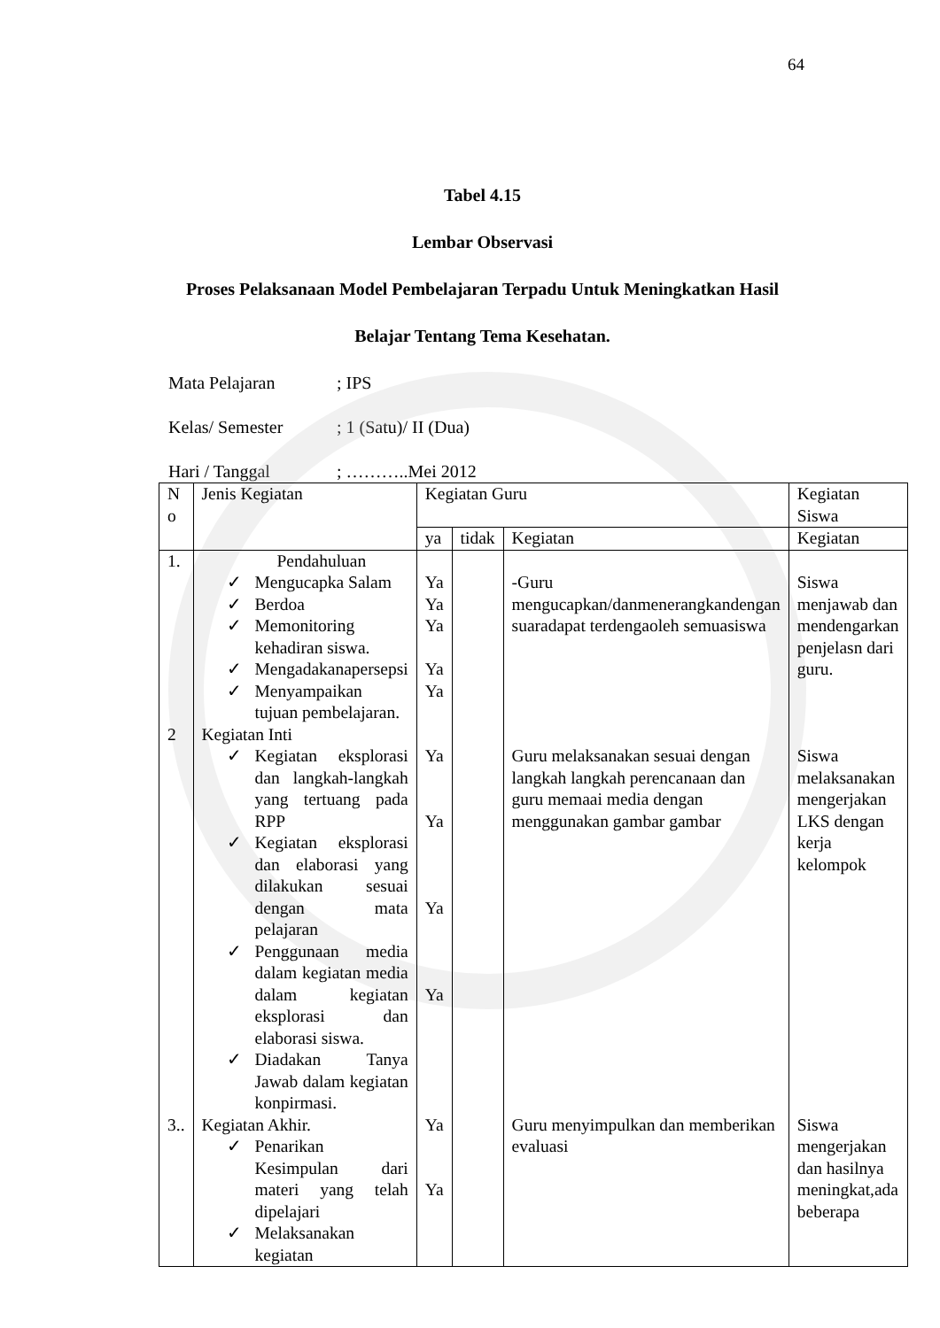64
Tabel 4.15
Lembar Observasi
Proses Pelaksanaan Model Pembelajaran Terpadu Untuk Meningkatkan Hasil
Belajar Tentang Tema Kesehatan.
Mata Pelajaran; IPS
Kelas/ Semester; 1 (Satu)/ II (Dua)
Hari / Tanggal; ………..Mei 2012
| N o | Jenis Kegiatan | Kegiatan Guru | | | Kegiatan Siswa |
| --- | --- | --- | --- | --- | --- |
| | | ya | tidak | Kegiatan | Kegiatan |
| 1. | Pendahuluan ✓ Mengucapka Salam ✓ Berdoa ✓ Memonitoring kehadiran siswa. ✓ Mengadakanapersepsi ✓ Menyampaikan tujuan pembelajaran. | Ya Ya Ya Ya Ya | | -Guru mengucapkan/danmenerangkandengan suaradapat terdengaoleh semuasiswa | Siswa menjawab dan mendengarkan penjelasn dari guru. |
| 2 | Kegiatan Inti ✓ Kegiatan eksplorasi dan langkah-langkah yang tertuang pada RPP ✓ Kegiatan eksplorasi dan elaborasi yang dilakukan sesuai dengan mata pelajaran ✓ Penggunaan media dalam kegiatan media dalam kegiatan eksplorasi dan elaborasi siswa. ✓ Diadakan Tanya Jawab dalam kegiatan konpirmasi. | Ya Ya Ya Ya | | Guru melaksanakan sesuai dengan langkah langkah perencanaan dan guru memaai media dengan menggunakan gambar gambar | Siswa melaksanakan mengerjakan LKS dengan kerja kelompok |
| 3.. | Kegiatan Akhir. ✓ Penarikan Kesimpulan dari materi yang telah dipelajari ✓ Melaksanakan kegiatan | Ya Ya | | Guru menyimpulkan dan memberikan evaluasi | Siswa mengerjakan dan hasilnya meningkat,ada beberapa |